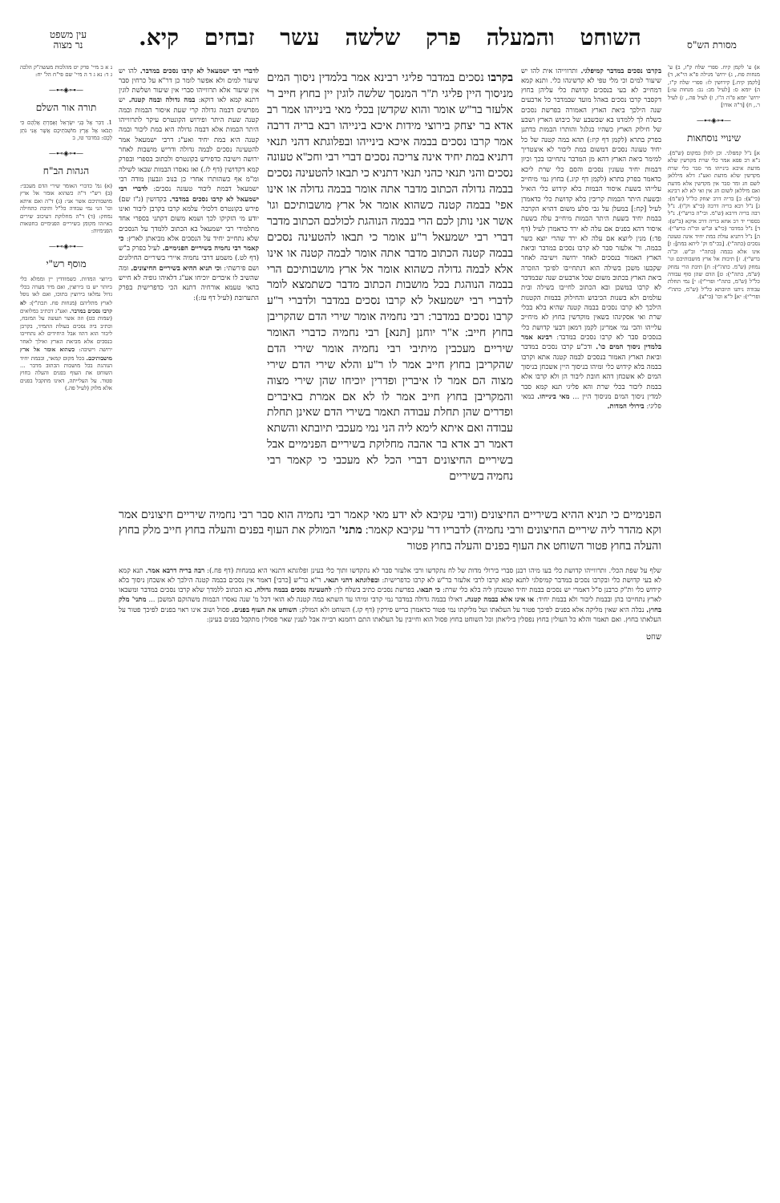מסורת הש"ס
השוחט והמעלה פרק שלשה עשר זבחים קיא.
עין משפט
נר מצוה
א) ע' לקמן קיח. ספרי שלח ק"ז, ב) ע' מנחות פח., ג) ירוש' מגילה פ"א הי"א, ד) [לקמן קיח.] קידושין לז: ספרי שלח ק"ז, ה) יומא ס: [לעיל מב: נב: מנחות עו:] ירוש' יומא פ"ה ה"ו, ו) לעיל פה., ז) לעיל ר., ח) [ד"ה אודו]
—⊷◈⊶—
שינויי נוסחאות
א] נ"ל קמפלגי. וכן להלן במקום (ש"מ). נ"א רב פפא אמר כלי שרת מקדשין שלא מדעת איכא בינייהו מר סבר כלי שרת מקדשין שלא מדעת ואע"ג דלא מיללאן לשם חג ומר סבר אין מקדשין אלא מדעת ואם מיללאן לשום חג אין ואי לא לא רבינא (כי"צ): ב] בריה דרב יצחק כל"ל (ש"מ): ג] נ"ל רבא בריה דרבה (כי"צ וק"ו). נ"ל רבה בריה דרבא (ש"מ. וכי"ה ברש"י). נ"ל בספרי יד רב אחא בריה דרב איקא (ב"ש): ד] נ"ל במדבר (כי"צ וב"ש וכי"ה ברש"י): ה] נ"ל דתניא עולת במת יחיד אינה טעונה נסכים (כתה"י). [בכי"מ וק' ליתא במת]: ו] אינו אלא בבמה (כתה"י וב"ש. וכ"ה ברש"י). ז] תיבות אל ארץ מושבותיכם וגו' נמחק (ש"מ. כתה"י): ח] תיבת הרי נמחק (ש"מ, כתה"י): ט] הדם שהן סוף עבודה כל"ל (ש"מ, כתה"י ופרי"י): י] נמי תחלת עבודה ניתנו תיובתא כל"ל (ש"מ, כתה"י ופרי"י): יא] ל"א וכו' (כי"צ).
בקרבו נסכים במדבר קמיפלגי. ותרווייהו אית להו יש שיעור למים וכי מלי טפי לא קדשינהו כלי. ותנא קמא דמחייב לא בעי בנסכים קדושת כלי עליהן בחוץ דקסבר קרבו נסכים באהל מועד שבמדבר כל ארבעים שנה הילכך ביאת הארץ האמורה בפרשת נסכים בשלח לך ללמדנו בא שבשבע של כיבוש הארץ ושבע של חילוק הארץ כשהיו בגלגל והותרו הבמות כדתנן בפרק בתרא (לקמן דף קיז:) תהא במה קטנה של כל יחיד טעונה נסכים דמשום במת ליבור לא איצטריך למימר ביאת הארץ דהא מן המדבר נתחייבו בכך וכיון דבמות יחיד טעונין נסכים והסם כלי שרת ליכא כדאמר בפרק בתרא (לקמן דף קיג.) בחוץ נמי מיחייב עלייהו בשעת איסור הבמות בלא קידוש כלי הואיל ובשעת היתר הבמות קריבין בלא קדושת כלי כדאמרן לעיל [קח:] במעלן על גבי סלע משום דהויא הקרבה בבמת יחיד בשעת היתר הבמות מיחייב עלה בשעת איסור דהא בפנים אם עלה לא ירד כדאמרן לעיל (דף פד:) מנין ליוצא אם עלה לא ירד שהרי יוצא כשר בבמה. ור' אלעזר סבר לא קרבו נסכים במדבר וביאת הארץ האמור בנסכים לאחר ירושה וישיבה לאחר שקבעו משכן בשילה הוא דנתחייבו לפיכך הוזכרה ביאת הארץ בכתוב משום שכל ארבעים שנה שבמדבר לא קרבו במשכן ובא הכתוב לחייבו בשילה ובית עולמים ולא בשנות הכיבוש והחילוק בבמות הקטנות הילכך לא קרבו נסכים בבמה קטנה שהיא בלא בכלי שרת ואי אסקינהו בשאין מוקדשין בחוץ לא מיחייב עלייהו והכי נמי אמרינן לקמן דמאן דבעי קדושת כלי בנסכים סבר לא קרבו נסכים במדבר: רבינא אמר בלמדין ניסוך המים כו'. ודכ"ע קרבו נסכים במדבר וביאת הארץ האמור בנסכים לבמה קטנה אתא וקרבו בבמה בלא קידוש כלי ומיהו בניסוך היין אשכחן בניסוך המים לא אשכחן דהא חובת ליבור הן ולא קרבו אלא בבמת ליבור בכלי שרת והא פליגי תנא קמא סבר למדין ניסוך המים מניסוך היין ... מאי בינייהו. במאי פליגי: בירולי המדות.
בקרבו נסכים במדבר פליגי רבינא אמר בלמדין ניסוך המים מניסוך היין פליגי ת"ר המנסך שלשה לוגין יין בחוץ חייב ר' אלעזר בר"ש אומר והוא שקדשן בכלי מאי בינייהו אמר רב אדא בר יצחק בירוצי מידות איכא בינייהו רבא בריה דרבה אמר קרבו נסכים בבמה איכא בינייהו ובפלוגתא דהני תנאי דתניא במת יחיד אינה צריכה נסכים דברי רבי וחכ"א טעונה נסכים והני תנאי כהני תנאי דתניא כי תבאו להטעינה נסכים בבמה גדולה הכתוב מדבר אתה אומר בבמה גדולה או אינו אפי' בבמה קטנה כשהוא אומר אל ארץ מושבותיכם וגו' אשר אני נותן לכם הרי בבמה הנוהגת לכולכם הכתוב מדבר דברי רבי ישמעאל ר"ע אומר כי תבאו להטעינה נסכים בבמה קטנה הכתוב מדבר אתה אומר לבמה קטנה או אינו אלא לבמה גדולה כשהוא אומר אל ארץ מושבותיכם הרי בבמה הנוהגת בכל מושבות הכתוב מדבר כשתמצא לומר לדברי רבי ישמעאל לא קרבו נסכים במדבר ולדברי ר"ע קרבו נסכים במדבר: רבי נחמיה אומר שירי הדם שהקריבן בחוץ חייב: א"ר יוחנן [תנא] רבי נחמיה כדברי האומר שיריים מעכבין מיתיבי רבי נחמיה אומר שירי הדם שהקריבן בחוץ חייב אמר לו ר"ע והלא שירי הדם שירי מצוה הם אמר לו איברין ופדרין יוכיחו שהן שירי מצוה והמקריבן בחוץ חייב אמר לו לא אם אמרת באיברים ופדרים שהן תחלת עבודה תאמר בשירי הדם שאינן תחלת עבודה ואם איתא לימא ליה הני נמי מעכבי תיובתא והשתא דאמר רב אדא בר אהבה מחלוקת בשיריים הפנימיים אבל בשיריים החיצונים דברי הכל לא מעכבי כי קאמר רבי נחמיה בשיריים
לדברי רבי ישמעאל לא קרבו נסכים במדבר. להו יש שיעור למים ולא אפשר לומר כן דר"א על כרחין סבר אין שיעור אלא תרווייהו סברי אין שיעור ושלשת לוגין דתנא קמא לאו דוקא: במה גדולה ובמה קטנה. יש מפרשים דבמה גדולה קרי שעת איסור הבמות ובמה קטנה שעת היתר ופירוש הקונטרס עיקר לתרווייהו היתר הבמות אלא דבמה גדולה היא במת ליבור ובמה קטנה היא במת יחיד ואע"ג דרבי ישמעאל אמר להטעינה נסכים לבמה גדולה ודריש מושבות לאחר ירושה וישיבה כדפירש בקונטרס ולכתוב בספרי ובפרק קמא דקדושין (דף לז.) ואז נאסרו הבמות שבאו לשילה ומ"מ אף כשהותרו אחרי כן בנוב וגבעון מודה רבי ישמעאל דבמת ליבור טעונה נסכים: לדברי רבי ישמעאל לא קרבו נסכים במדבר. בקדושין (ג"ז שם) פירש בקונטרס דלכולי עלמא קרבו בקרבן ליבור ואינו יודע מי הזקיקו לכך ושמא משום דקתני בספרי אחד מתלמידי רבי ישמעאל בא הכתוב ללמדך על הנסכים שלא נתחייב יחיד על הנסכים אלא מביאתן לארץ: כי קאמר רבי נחמיה בשיריים הפנימיים. לעיל בפרק ב"ש (דף לט.) משמע דרבי נחמיה איירי בשיריים החילונים ושם פירשתי: וכי תניא ההיא בשיריים החיצונים. ומה שהשיב לו איברים יוכיחו אע"ג דלאיהו גופיה לא חייש בהאי טעמא אורחיה דתנא הכי כדפרישית בפרק התערובת (לעיל דף עז:):
הפנימיים כי תניא ההיא בשיריים החיצונים (ורבי עקיבא לא ידע מאי קאמר רבי נחמיה הוא סבר רבי נחמיה שיריים חיצונים אמר וקא מהדר ליה שיריים החיצונים ורבי נחמיה) לדבריו דר' עקיבא קאמר: מתני' המולק את העוף בפנים והעלה בחוץ חייב מלק בחוץ והעלה בחוץ פטור השוחט את העוף בפנים והעלה בחוץ פטור
שלף על שפת הכלי. ותרווייהו קדושת כלי בעו מיהו רבנן סברי בירולי מדות של לח נתקדשו ורבי אלעזר סבר לא נתקדשו ותוך כלי בעינן ופלוגתא דתנאי היא במנחות (דף פח.): רבה בריה דרבא אמר. תנא קמא לא בעי קדושת כלי ובקרבו נסכים במדבר קמיפלגי לתנא קמא קרבו לרבי אלעזר בר"ש לא קרבו כדפרישית: ובפלוגתא דהני תנאי. ר"א בר"ש [כרבי] דאמר אין נסכים בבמה קטנה הילכך לא אשכחן ניסוך בלא קידוש כלי ות"ק כרבנן ס"ל דאמרי יש נסכים בבמת יחיד ואשכחן ליה בלא כלי שרת: כי תבאו. בפרשת נסכים כתיב בשלח לך: להטעינה נסכים בבמה גדולה. בא הכתוב ללמדך שלא קרבו נסכים במדבר ומשבאו לארץ נתחייבו בהן ובבמת ליבור ולא בבמת יחיד: או אינו אלא בבמה קטנה. דאילו בבמה גדולה במדבר נמי קרבי ומיהו עד השתא במה קטנה לא הואי דכל מ' שנה נאסרו הבמות משהוקם המשכן ... מתני' מלק בחוץ. נבלה היא שאין מליקה אלא בפנים לפיכך פטור על העלאתו ועל מליקתו נמי פטור כדאמרן בריש פירקין (דף קז.) השוחט ולא המולק: השוחט את העוף בפנים. פסול ושוב אינו ראוי בפנים לפיכך פטור על העלאתו בחוץ. ואם תאמר והלא כל העולין בחוץ נפסלין ביליאתן וכל השוחט בחוץ פסול הוא וחייבין על העלאתו התם רחמנא רבייה אבל לענין שאר פסולין מתקבל בפנים בעינן:
שחט
נ א ב מיי' פרק יט מהלכות מעשה"ק הלכה ג ד: נא ג ד ה מיי' שם פי"ח הל' יח:
—⊷◈⊶—
תורה אור השלם
1. דַּבֵּר אֶל בְּנֵי יִשְׂרָאֵל וְאָמַרְתָּ אֲלֵהֶם כִּי תָבֹאוּ אֶל אֶרֶץ מוֹשְׁבֹתֵיכֶם אֲשֶׁר אֲנִי נֹתֵן לָכֶם: במדבר טו, ב
—⊷◈⊶—
הגהות הב"ח
(א) גמ' כדברי האומר שירי הדם מעכבי: (ב) רש"י ד"ה כשהוא אומר אל ארץ מושבותיכם אשר אני: (ג) ד"ה ואם איתא וכו' הני נמי עבודה כל"ל ותיבת כתחילה נמחק: (ד) ד"ה מחלוקת דעיכוב שירים באיזהו מקומן בשיריים הפנימיים בחטאות הפנימיות:
—⊷◈⊶—
מוסף רש"י
בירוצי המדות. כשמודדין יין וממלא כלי ביותר יש בו בירוצין, ואם מיד מערה בכלי גדול נמלאו בירוצין בתוכו, ואם לאו נופל לארץ מתליהם (מנחות פח. תכת"י): לא קרבו נסכים במדבר. ואע"ג דכתיב במלואים (שמות כט) וזה אשר תעשה על המזבח, וכתיב ביה נסכים בעולת התמיד, בקרבן ליבור הוא דהוו אבל היחידים לא נתחייבו בנסכים אלא מביאת הארץ ואילך לאחר ירושה וישיבה: כשהוא אומר אל ארץ מושבותיכם. בכל מקום קמאר, ובבמת יחיד הנוהגת בכל מושבות הכתוב מדבר ... השוחט את העוף בפנים והעלה בחוץ פטור. על העלייתה, דאינו מתקבל בפנים אלא מלוק (לעיל פה.)